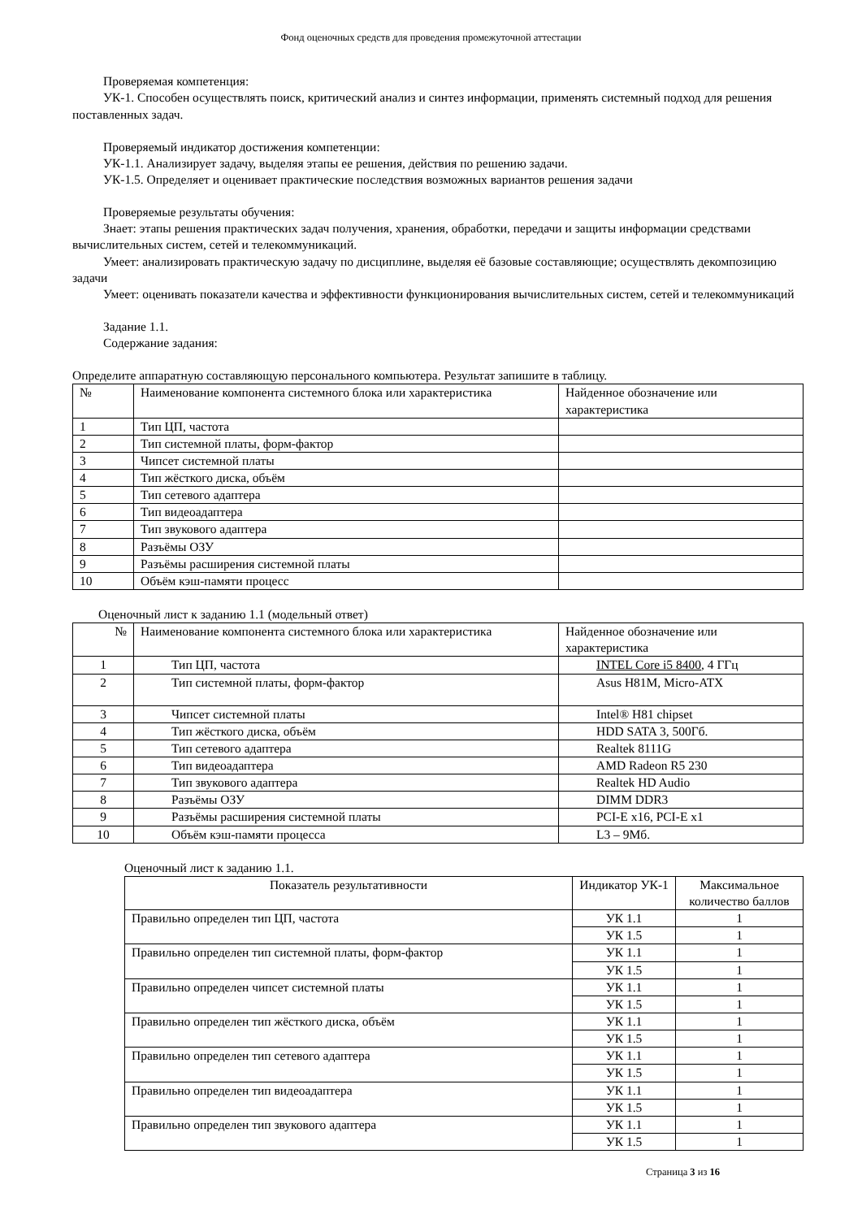Фонд оценочных средств для проведения промежуточной аттестации
Проверяемая компетенция:
УК-1. Способен осуществлять поиск, критический анализ и синтез информации, применять системный подход для решения поставленных задач.
Проверяемый индикатор достижения компетенции:
УК-1.1. Анализирует задачу, выделяя этапы ее решения, действия по решению задачи.
УК-1.5. Определяет и оценивает практические последствия возможных вариантов решения задачи
Проверяемые результаты обучения:
Знает: этапы решения практических задач получения, хранения, обработки, передачи и защиты информации средствами вычислительных систем, сетей и телекоммуникаций.
Умеет: анализировать практическую задачу по дисциплине, выделяя её базовые составляющие; осуществлять декомпозицию задачи
Умеет: оценивать показатели качества и эффективности функционирования вычислительных систем, сетей и телекоммуникаций
Задание 1.1.
Содержание задания:
Определите аппаратную составляющую персонального компьютера. Результат запишите в таблицу.
| № | Наименование компонента системного блока или характеристика | Найденное обозначение или характеристика |
| --- | --- | --- |
| 1 | Тип ЦП, частота | |
| 2 | Тип системной платы, форм-фактор | |
| 3 | Чипсет системной платы | |
| 4 | Тип жёсткого диска, объём | |
| 5 | Тип сетевого адаптера | |
| 6 | Тип видеоадаптера | |
| 7 | Тип звукового адаптера | |
| 8 | Разъёмы ОЗУ | |
| 9 | Разъёмы расширения системной платы | |
| 10 | Объём кэш-памяти процесс | |
Оценочный лист к заданию 1.1 (модельный ответ)
| № | Наименование компонента системного блока или характеристика | Найденное обозначение или характеристика |
| --- | --- | --- |
| 1 | Тип ЦП, частота | INTEL Core i5 8400 , 4 ГГц |
| 2 | Тип системной платы, форм-фактор | Asus H81M, Micro-ATX |
| 3 | Чипсет системной платы | Intel® H81 chipset |
| 4 | Тип жёсткого диска, объём | HDD SATA 3, 500Гб. |
| 5 | Тип сетевого адаптера | Realtek 8111G |
| 6 | Тип видеоадаптера | AMD Radeon R5 230 |
| 7 | Тип звукового адаптера | Realtek HD Audio |
| 8 | Разъёмы ОЗУ | DIMM DDR3 |
| 9 | Разъёмы расширения системной платы | PCI-E x16, PCI-E x1 |
| 10 | Объём кэш-памяти процесса | L3 – 9Мб. |
Оценочный лист к заданию 1.1.
| Показатель результативности | Индикатор УК-1 | Максимальное количество баллов |
| --- | --- | --- |
| Правильно определен тип ЦП, частота | УК 1.1 | 1 |
| | УК 1.5 | 1 |
| Правильно определен тип системной платы, форм-фактор | УК 1.1 | 1 |
| | УК 1.5 | 1 |
| Правильно определен чипсет системной платы | УК 1.1 | 1 |
| | УК 1.5 | 1 |
| Правильно определен тип жёсткого диска, объём | УК 1.1 | 1 |
| | УК 1.5 | 1 |
| Правильно определен тип сетевого адаптера | УК 1.1 | 1 |
| | УК 1.5 | 1 |
| Правильно определен тип видеоадаптера | УК 1.1 | 1 |
| | УК 1.5 | 1 |
| Правильно определен тип звукового адаптера | УК 1.1 | 1 |
| | УК 1.5 | 1 |
Страница 3 из 16